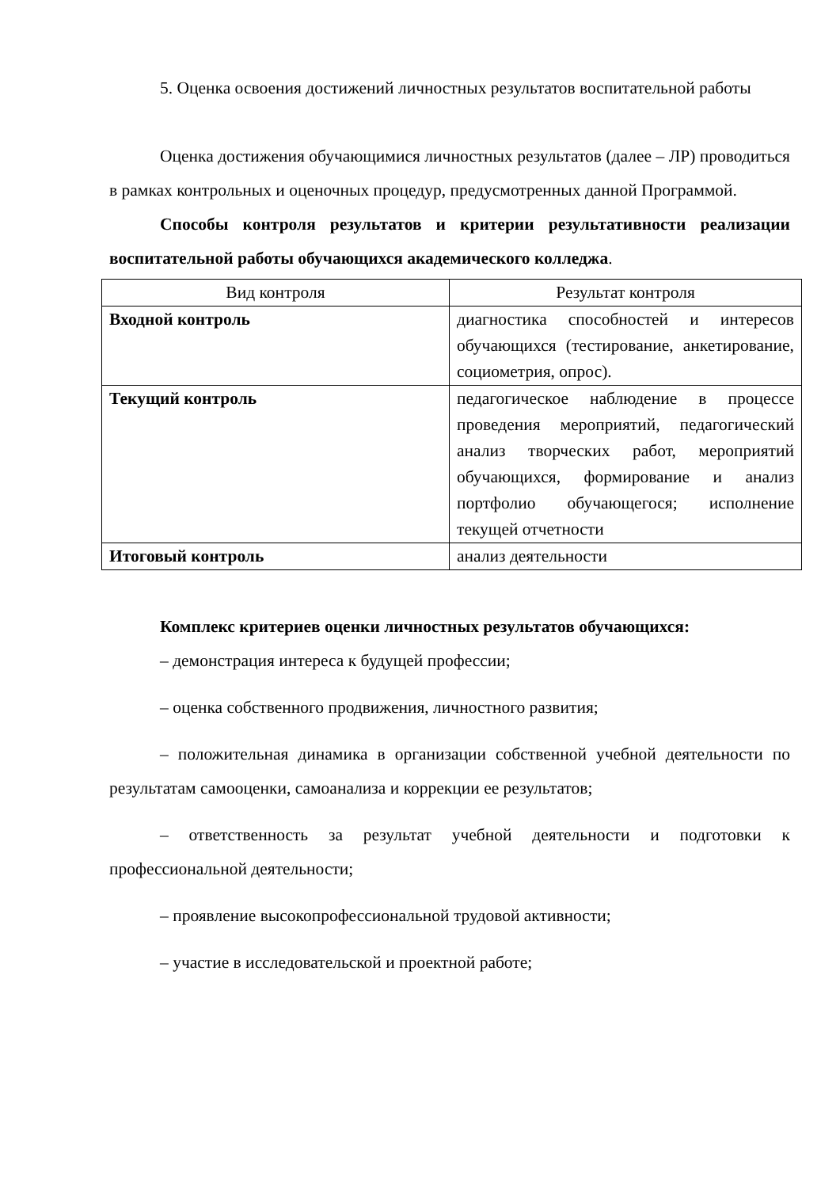5. Оценка освоения достижений личностных результатов воспитательной работы
Оценка достижения обучающимися личностных результатов (далее – ЛР) проводиться в рамках контрольных и оценочных процедур, предусмотренных данной Программой.
Способы контроля результатов и критерии результативности реализации воспитательной работы обучающихся академического колледжа.
| Вид контроля | Результат контроля |
| --- | --- |
| Входной контроль | диагностика способностей и интересов обучающихся (тестирование, анкетирование, социометрия, опрос). |
| Текущий контроль | педагогическое наблюдение в процессе проведения мероприятий, педагогический анализ творческих работ, мероприятий обучающихся, формирование и анализ портфолио обучающегося; исполнение текущей отчетности |
| Итоговый контроль | анализ деятельности |
Комплекс критериев оценки личностных результатов обучающихся:
– демонстрация интереса к будущей профессии;
– оценка собственного продвижения, личностного развития;
– положительная динамика в организации собственной учебной деятельности по результатам самооценки, самоанализа и коррекции ее результатов;
– ответственность за результат учебной деятельности и подготовки к профессиональной деятельности;
– проявление высокопрофессиональной трудовой активности;
– участие в исследовательской и проектной работе;